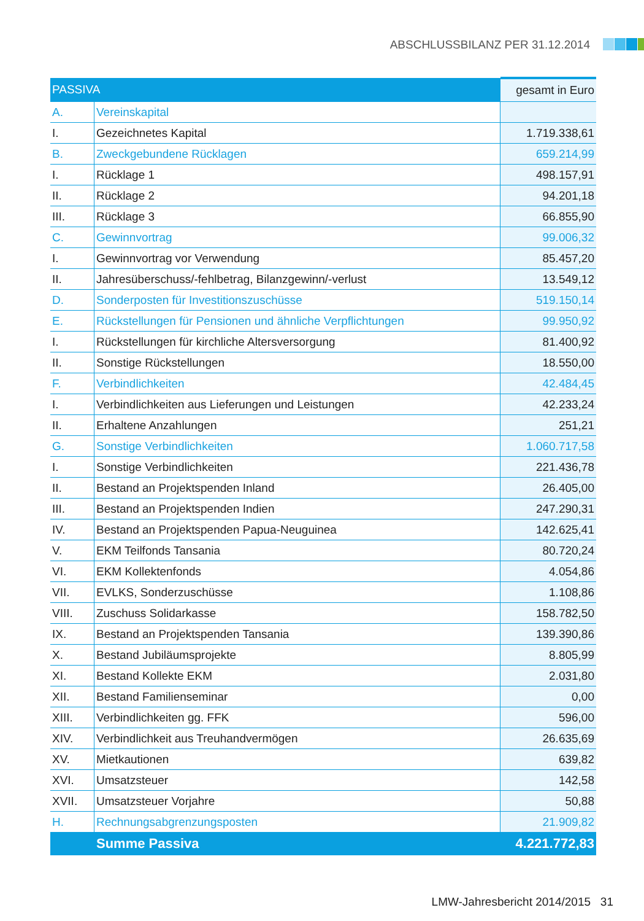ABSCHLUSSBILANZ PER 31.12.2014
| PASSIVA | | gesamt in Euro |
| --- | --- | --- |
| A. | Vereinskapital | |
| I. | Gezeichnetes Kapital | 1.719.338,61 |
| B. | Zweckgebundene Rücklagen | 659.214,99 |
| I. | Rücklage 1 | 498.157,91 |
| II. | Rücklage 2 | 94.201,18 |
| III. | Rücklage 3 | 66.855,90 |
| C. | Gewinnvortrag | 99.006,32 |
| I. | Gewinnvortrag vor Verwendung | 85.457,20 |
| II. | Jahresüberschuss/-fehlbetrag, Bilanzgewinn/-verlust | 13.549,12 |
| D. | Sonderposten für Investitionszuschüsse | 519.150,14 |
| E. | Rückstellungen für Pensionen und ähnliche Verpflichtungen | 99.950,92 |
| I. | Rückstellungen für kirchliche Altersversorgung | 81.400,92 |
| II. | Sonstige Rückstellungen | 18.550,00 |
| F. | Verbindlichkeiten | 42.484,45 |
| I. | Verbindlichkeiten aus Lieferungen und Leistungen | 42.233,24 |
| II. | Erhaltene Anzahlungen | 251,21 |
| G. | Sonstige Verbindlichkeiten | 1.060.717,58 |
| I. | Sonstige Verbindlichkeiten | 221.436,78 |
| II. | Bestand an Projektspenden Inland | 26.405,00 |
| III. | Bestand an Projektspenden Indien | 247.290,31 |
| IV. | Bestand an Projektspenden Papua-Neuguinea | 142.625,41 |
| V. | EKM Teilfonds Tansania | 80.720,24 |
| VI. | EKM Kollektenfonds | 4.054,86 |
| VII. | EVLKS, Sonderzuschüsse | 1.108,86 |
| VIII. | Zuschuss Solidarkasse | 158.782,50 |
| IX. | Bestand an Projektspenden Tansania | 139.390,86 |
| X. | Bestand Jubiläumsprojekte | 8.805,99 |
| XI. | Bestand Kollekte EKM | 2.031,80 |
| XII. | Bestand Familienseminar | 0,00 |
| XIII. | Verbindlichkeiten gg. FFK | 596,00 |
| XIV. | Verbindlichkeit aus Treuhandvermögen | 26.635,69 |
| XV. | Mietkautionen | 639,82 |
| XVI. | Umsatzsteuer | 142,58 |
| XVII. | Umsatzsteuer Vorjahre | 50,88 |
| H. | Rechnungsabgrenzungsposten | 21.909,82 |
| | Summe Passiva | 4.221.772,83 |
LMW-Jahresbericht 2014/2015 31